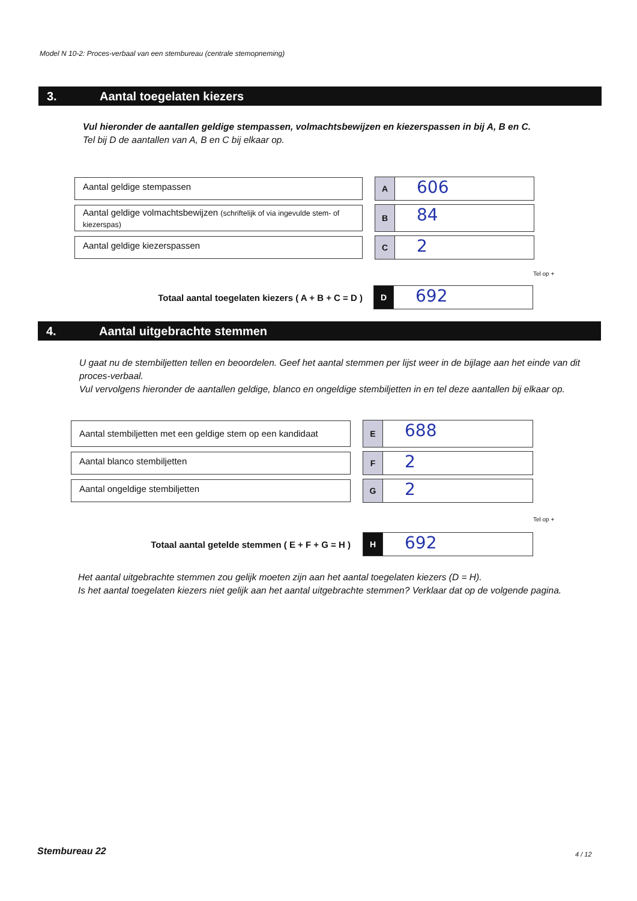Model N 10-2: Proces-verbaal van een stembureau (centrale stemopneming)
3. Aantal toegelaten kiezers
Vul hieronder de aantallen geldige stempassen, volmachtsbewijzen en kiezerspassen in bij A, B en C.
Tel bij D de aantallen van A, B en C bij elkaar op.
Aantal geldige stempassen
A
606
Aantal geldige volmachtsbewijzen (schriftelijk of via ingevulde stem- of kiezerspas)
B
84
Aantal geldige kiezerspassen
C
2
Tel op +
Totaal aantal toegelaten kiezers ( A + B + C = D )
D
692
4. Aantal uitgebrachte stemmen
U gaat nu de stembiljetten tellen en beoordelen. Geef het aantal stemmen per lijst weer in de bijlage aan het einde van dit proces-verbaal.
Vul vervolgens hieronder de aantallen geldige, blanco en ongeldige stembiljetten in en tel deze aantallen bij elkaar op.
Aantal stembiljetten met een geldige stem op een kandidaat
E
688
Aantal blanco stembiljetten
F
2
Aantal ongeldige stembiljetten
G
2
Tel op +
Totaal aantal getelde stemmen ( E + F + G = H )
H
692
Het aantal uitgebrachte stemmen zou gelijk moeten zijn aan het aantal toegelaten kiezers (D = H).
Is het aantal toegelaten kiezers niet gelijk aan het aantal uitgebrachte stemmen? Verklaar dat op de volgende pagina.
Stembureau 22 4 / 12